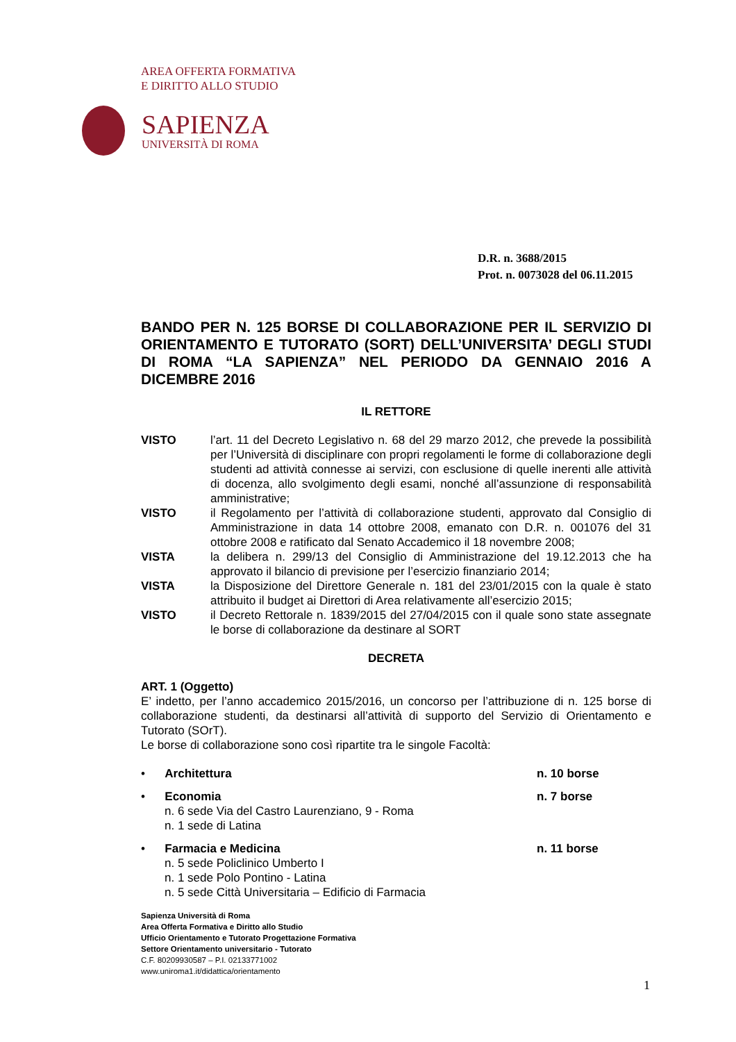AREA OFFERTA FORMATIVA
E DIRITTO ALLO STUDIO
SAPIENZA
UNIVERSITÀ DI ROMA
D.R. n. 3688/2015
Prot. n. 0073028 del 06.11.2015
BANDO PER N. 125 BORSE DI COLLABORAZIONE PER IL SERVIZIO DI ORIENTAMENTO E TUTORATO (SORT) DELL’UNIVERSITA’ DEGLI STUDI DI ROMA “LA SAPIENZA” NEL PERIODO DA GENNAIO 2016 A DICEMBRE 2016
IL RETTORE
VISTO l’art. 11 del Decreto Legislativo n. 68 del 29 marzo 2012, che prevede la possibilità per l’Università di disciplinare con propri regolamenti le forme di collaborazione degli studenti ad attività connesse ai servizi, con esclusione di quelle inerenti alle attività di docenza, allo svolgimento degli esami, nonché all’assunzione di responsabilità amministrative;
VISTO il Regolamento per l’attività di collaborazione studenti, approvato dal Consiglio di Amministrazione in data 14 ottobre 2008, emanato con D.R. n. 001076 del 31 ottobre 2008 e ratificato dal Senato Accademico il 18 novembre 2008;
VISTA la delibera n. 299/13 del Consiglio di Amministrazione del 19.12.2013 che ha approvato il bilancio di previsione per l’esercizio finanziario 2014;
VISTA la Disposizione del Direttore Generale n. 181 del 23/01/2015 con la quale è stato attribuito il budget ai Direttori di Area relativamente all’esercizio 2015;
VISTO il Decreto Rettorale n. 1839/2015 del 27/04/2015 con il quale sono state assegnate le borse di collaborazione da destinare al SORT
DECRETA
ART. 1 (Oggetto)
E’ indetto, per l’anno accademico 2015/2016, un concorso per l’attribuzione di n. 125 borse di collaborazione studenti, da destinarsi all’attività di supporto del Servizio di Orientamento e Tutorato (SOrT).
Le borse di collaborazione sono così ripartite tra le singole Facoltà:
• Architettura n. 10 borse
• Economia
n. 6 sede Via del Castro Laurenziano, 9 - Roma
n. 1 sede di Latina
n. 7 borse
• Farmacia e Medicina
n. 5 sede Policlinico Umberto I
n. 1 sede Polo Pontino - Latina
n. 5 sede Città Universitaria – Edificio di Farmacia
n. 11 borse
Sapienza Università di Roma
Area Offerta Formativa e Diritto allo Studio
Ufficio Orientamento e Tutorato Progettazione Formativa
Settore Orientamento universitario - Tutorato
C.F. 80209930587 – P.I. 02133771002
www.uniroma1.it/didattica/orientamento
1